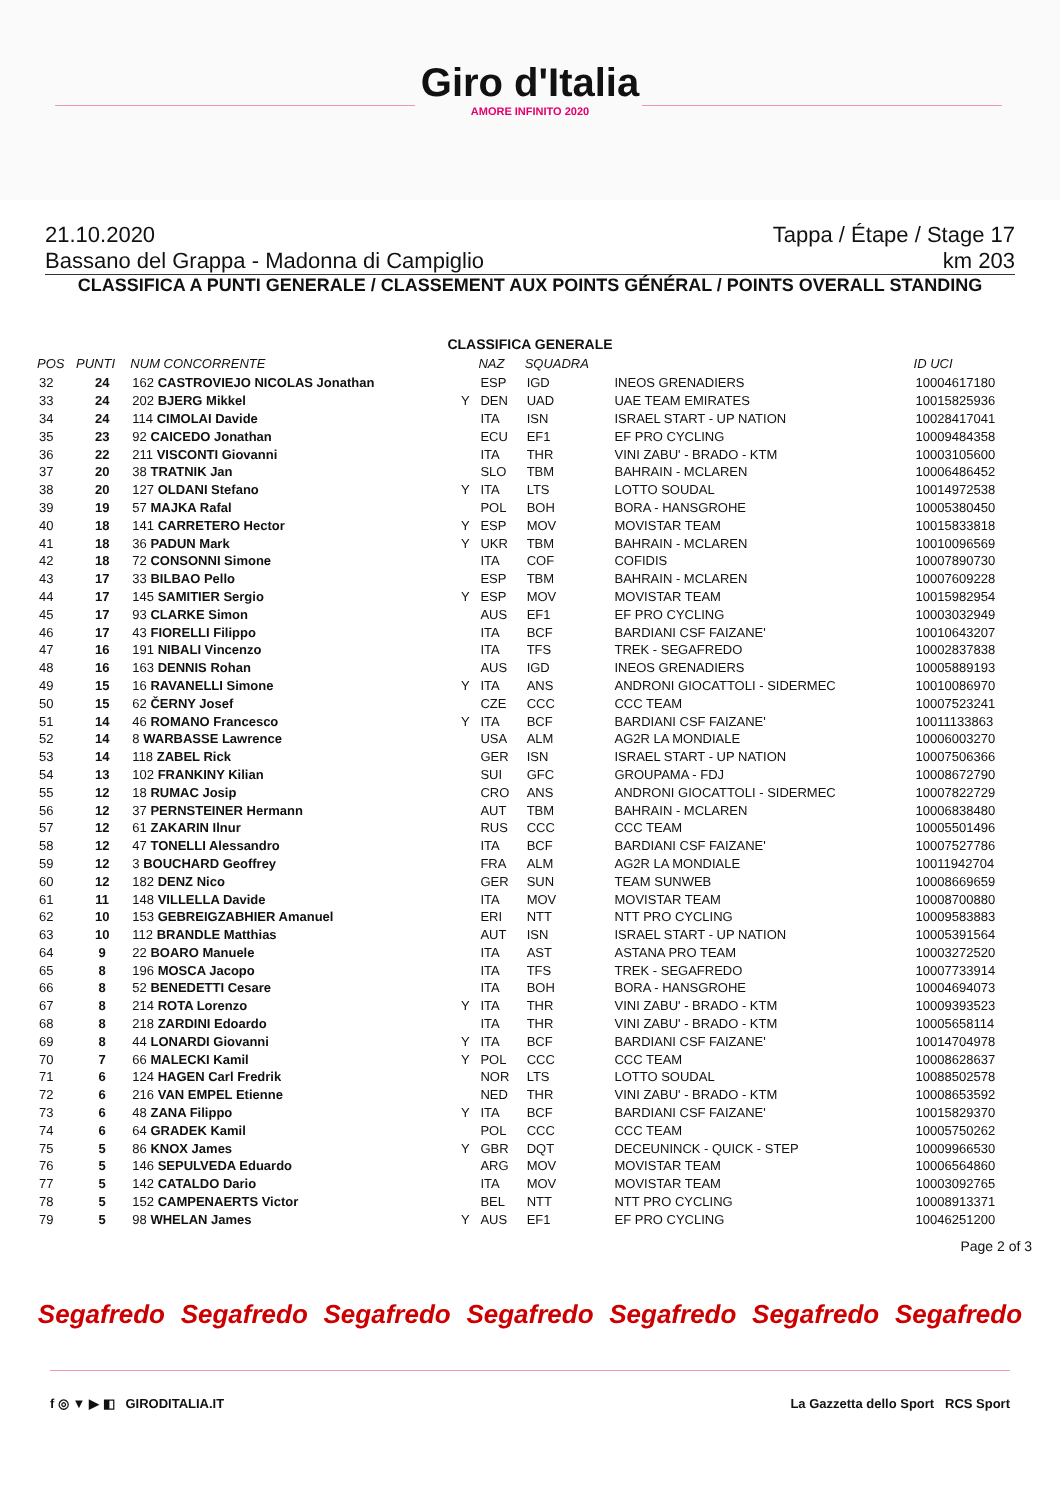Giro d'Italia
AMORE INFINITO 2020
21.10.2020 Tappa / Étape / Stage 17
Bassano del Grappa - Madonna di Campiglio km 203
CLASSIFICA A PUNTI GENERALE / CLASSEMENT AUX POINTS GÉNÉRAL / POINTS OVERALL STANDING
CLASSIFICA GENERALE
| POS | PUNTI | NUM CONCORRENTE | | NAZ | SQUADRA | | ID UCI |
| --- | --- | --- | --- | --- | --- | --- | --- |
| 32 | 24 | 162 CASTROVIEJO NICOLAS Jonathan | | ESP | IGD | INEOS GRENADIERS | 10004617180 |
| 33 | 24 | 202 BJERG Mikkel | Y | DEN | UAD | UAE TEAM EMIRATES | 10015825936 |
| 34 | 24 | 114 CIMOLAI Davide | | ITA | ISN | ISRAEL START - UP NATION | 10028417041 |
| 35 | 23 | 92 CAICEDO Jonathan | | ECU | EF1 | EF PRO CYCLING | 10009484358 |
| 36 | 22 | 211 VISCONTI Giovanni | | ITA | THR | VINI ZABU' - BRADO - KTM | 10003105600 |
| 37 | 20 | 38 TRATNIK Jan | | SLO | TBM | BAHRAIN - MCLAREN | 10006486452 |
| 38 | 20 | 127 OLDANI Stefano | Y | ITA | LTS | LOTTO SOUDAL | 10014972538 |
| 39 | 19 | 57 MAJKA Rafal | | POL | BOH | BORA - HANSGROHE | 10005380450 |
| 40 | 18 | 141 CARRETERO Hector | Y | ESP | MOV | MOVISTAR TEAM | 10015833818 |
| 41 | 18 | 36 PADUN Mark | Y | UKR | TBM | BAHRAIN - MCLAREN | 10010096569 |
| 42 | 18 | 72 CONSONNI Simone | | ITA | COF | COFIDIS | 10007890730 |
| 43 | 17 | 33 BILBAO Pello | | ESP | TBM | BAHRAIN - MCLAREN | 10007609228 |
| 44 | 17 | 145 SAMITIER Sergio | Y | ESP | MOV | MOVISTAR TEAM | 10015982954 |
| 45 | 17 | 93 CLARKE Simon | | AUS | EF1 | EF PRO CYCLING | 10003032949 |
| 46 | 17 | 43 FIORELLI Filippo | | ITA | BCF | BARDIANI CSF FAIZANE' | 10010643207 |
| 47 | 16 | 191 NIBALI Vincenzo | | ITA | TFS | TREK - SEGAFREDO | 10002837838 |
| 48 | 16 | 163 DENNIS Rohan | | AUS | IGD | INEOS GRENADIERS | 10005889193 |
| 49 | 15 | 16 RAVANELLI Simone | Y | ITA | ANS | ANDRONI GIOCATTOLI - SIDERMEC | 10010086970 |
| 50 | 15 | 62 ČERNY Josef | | CZE | CCC | CCC TEAM | 10007523241 |
| 51 | 14 | 46 ROMANO Francesco | Y | ITA | BCF | BARDIANI CSF FAIZANE' | 10011133863 |
| 52 | 14 | 8 WARBASSE Lawrence | | USA | ALM | AG2R LA MONDIALE | 10006003270 |
| 53 | 14 | 118 ZABEL Rick | | GER | ISN | ISRAEL START - UP NATION | 10007506366 |
| 54 | 13 | 102 FRANKINY Kilian | | SUI | GFC | GROUPAMA - FDJ | 10008672790 |
| 55 | 12 | 18 RUMAC Josip | | CRO | ANS | ANDRONI GIOCATTOLI - SIDERMEC | 10007822729 |
| 56 | 12 | 37 PERNSTEINER Hermann | | AUT | TBM | BAHRAIN - MCLAREN | 10006838480 |
| 57 | 12 | 61 ZAKARIN Ilnur | | RUS | CCC | CCC TEAM | 10005501496 |
| 58 | 12 | 47 TONELLI Alessandro | | ITA | BCF | BARDIANI CSF FAIZANE' | 10007527786 |
| 59 | 12 | 3 BOUCHARD Geoffrey | | FRA | ALM | AG2R LA MONDIALE | 10011942704 |
| 60 | 12 | 182 DENZ Nico | | GER | SUN | TEAM SUNWEB | 10008669659 |
| 61 | 11 | 148 VILLELLA Davide | | ITA | MOV | MOVISTAR TEAM | 10008700880 |
| 62 | 10 | 153 GEBREIGZABHIER Amanuel | | ERI | NTT | NTT PRO CYCLING | 10009583883 |
| 63 | 10 | 112 BRANDLE Matthias | | AUT | ISN | ISRAEL START - UP NATION | 10005391564 |
| 64 | 9 | 22 BOARO Manuele | | ITA | AST | ASTANA PRO TEAM | 10003272520 |
| 65 | 8 | 196 MOSCA Jacopo | | ITA | TFS | TREK - SEGAFREDO | 10007733914 |
| 66 | 8 | 52 BENEDETTI Cesare | | ITA | BOH | BORA - HANSGROHE | 10004694073 |
| 67 | 8 | 214 ROTA Lorenzo | Y | ITA | THR | VINI ZABU' - BRADO - KTM | 10009393523 |
| 68 | 8 | 218 ZARDINI Edoardo | | ITA | THR | VINI ZABU' - BRADO - KTM | 10005658114 |
| 69 | 8 | 44 LONARDI Giovanni | Y | ITA | BCF | BARDIANI CSF FAIZANE' | 10014704978 |
| 70 | 7 | 66 MALECKI Kamil | Y | POL | CCC | CCC TEAM | 10008628637 |
| 71 | 6 | 124 HAGEN Carl Fredrik | | NOR | LTS | LOTTO SOUDAL | 10088502578 |
| 72 | 6 | 216 VAN EMPEL Etienne | | NED | THR | VINI ZABU' - BRADO - KTM | 10008653592 |
| 73 | 6 | 48 ZANA Filippo | Y | ITA | BCF | BARDIANI CSF FAIZANE' | 10015829370 |
| 74 | 6 | 64 GRADEK Kamil | | POL | CCC | CCC TEAM | 10005750262 |
| 75 | 5 | 86 KNOX James | Y | GBR | DQT | DECEUNINCK - QUICK - STEP | 10009966530 |
| 76 | 5 | 146 SEPULVEDA Eduardo | | ARG | MOV | MOVISTAR TEAM | 10006564860 |
| 77 | 5 | 142 CATALDO Dario | | ITA | MOV | MOVISTAR TEAM | 10003092765 |
| 78 | 5 | 152 CAMPENAERTS Victor | | BEL | NTT | NTT PRO CYCLING | 10008913371 |
| 79 | 5 | 98 WHELAN James | Y | AUS | EF1 | EF PRO CYCLING | 10046251200 |
Page 2 of 3
Segafredo Segafredo Segafredo Segafredo Segafredo Segafredo Segafredo
f ◎ ▼ ▶ ◧ GIRODITALIA.IT La Gazzetta dello Sport RCS Sport